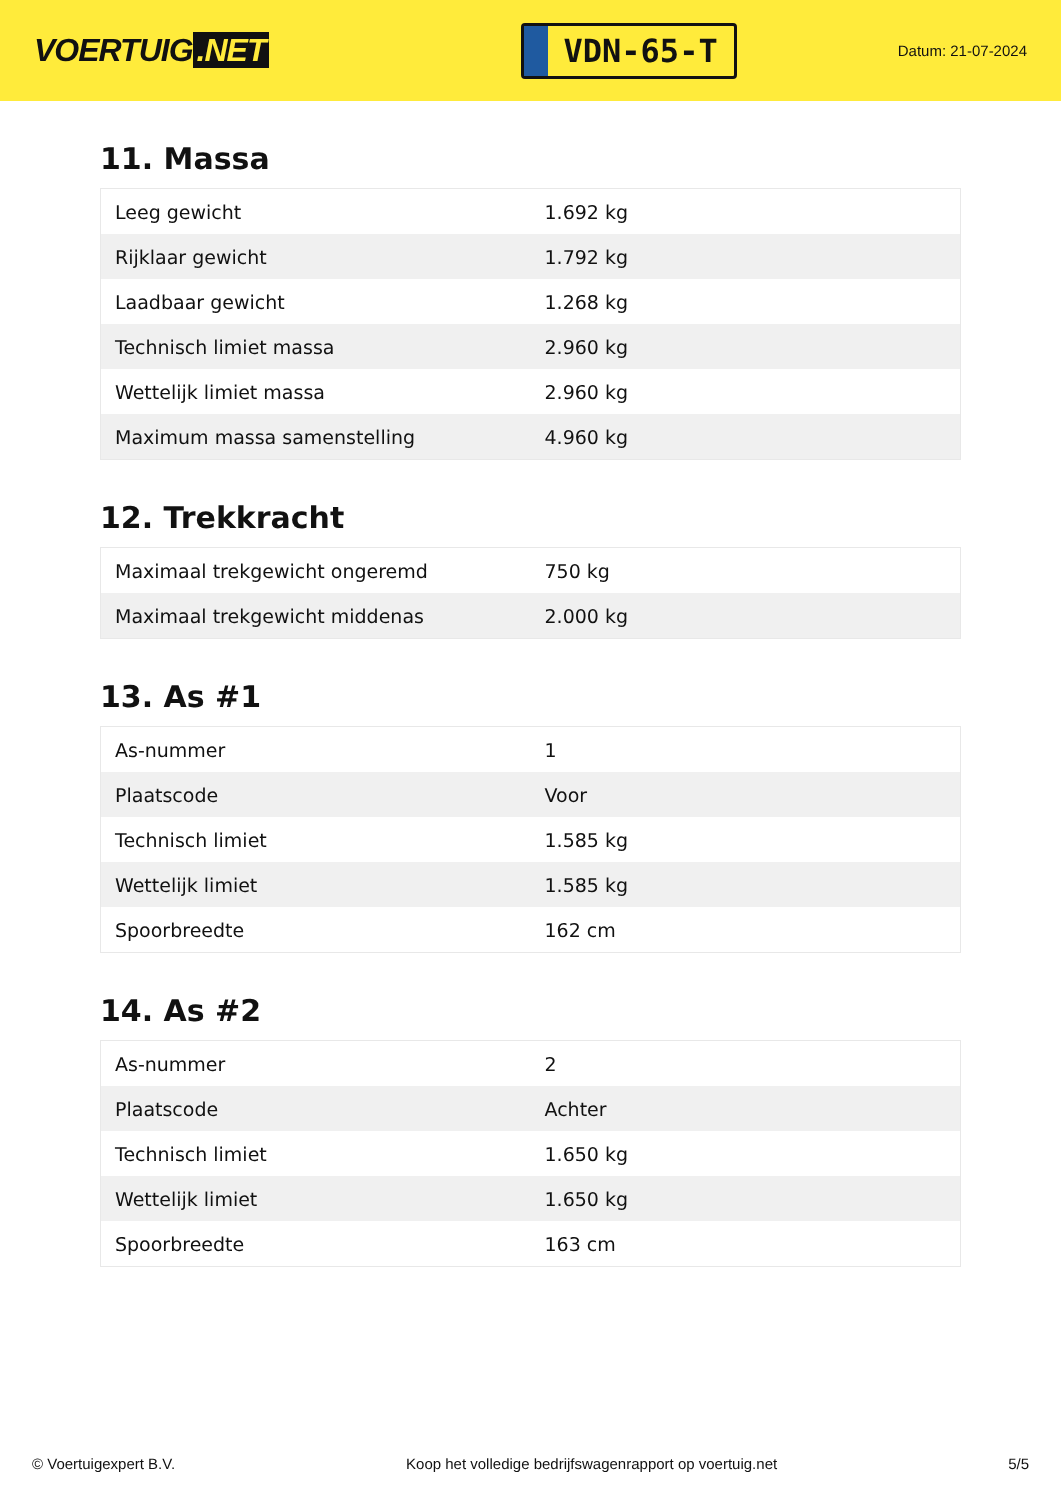VOERTUIG.NET
VDN-65-T
Datum: 21-07-2024
11. Massa
| Leeg gewicht | 1.692 kg |
| Rijklaar gewicht | 1.792 kg |
| Laadbaar gewicht | 1.268 kg |
| Technisch limiet massa | 2.960 kg |
| Wettelijk limiet massa | 2.960 kg |
| Maximum massa samenstelling | 4.960 kg |
12. Trekkracht
| Maximaal trekgewicht ongeremd | 750 kg |
| Maximaal trekgewicht middenas | 2.000 kg |
13. As #1
| As-nummer | 1 |
| Plaatscode | Voor |
| Technisch limiet | 1.585 kg |
| Wettelijk limiet | 1.585 kg |
| Spoorbreedte | 162 cm |
14. As #2
| As-nummer | 2 |
| Plaatscode | Achter |
| Technisch limiet | 1.650 kg |
| Wettelijk limiet | 1.650 kg |
| Spoorbreedte | 163 cm |
© Voertuigexpert B.V. Koop het volledige bedrijfswagenrapport op voertuig.net 5/5